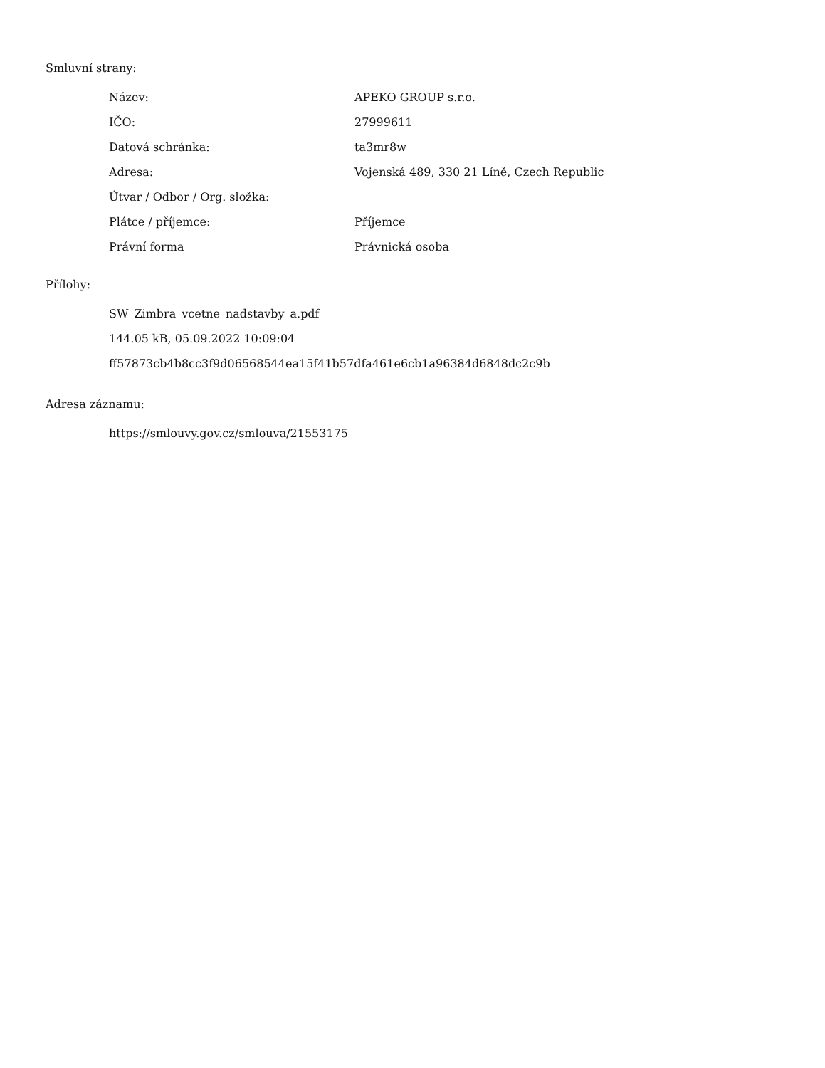Smluvní strany:
| Název: | APEKO GROUP s.r.o. |
| IČO: | 27999611 |
| Datová schránka: | ta3mr8w |
| Adresa: | Vojenská 489, 330 21 Líně, Czech Republic |
| Útvar / Odbor / Org. složka: | |
| Plátce / příjemce: | Příjemce |
| Právní forma | Právnická osoba |
Přílohy:
SW_Zimbra_vcetne_nadstavby_a.pdf
144.05 kB, 05.09.2022 10:09:04
ff57873cb4b8cc3f9d06568544ea15f41b57dfa461e6cb1a96384d6848dc2c9b
Adresa záznamu:
https://smlouvy.gov.cz/smlouva/21553175